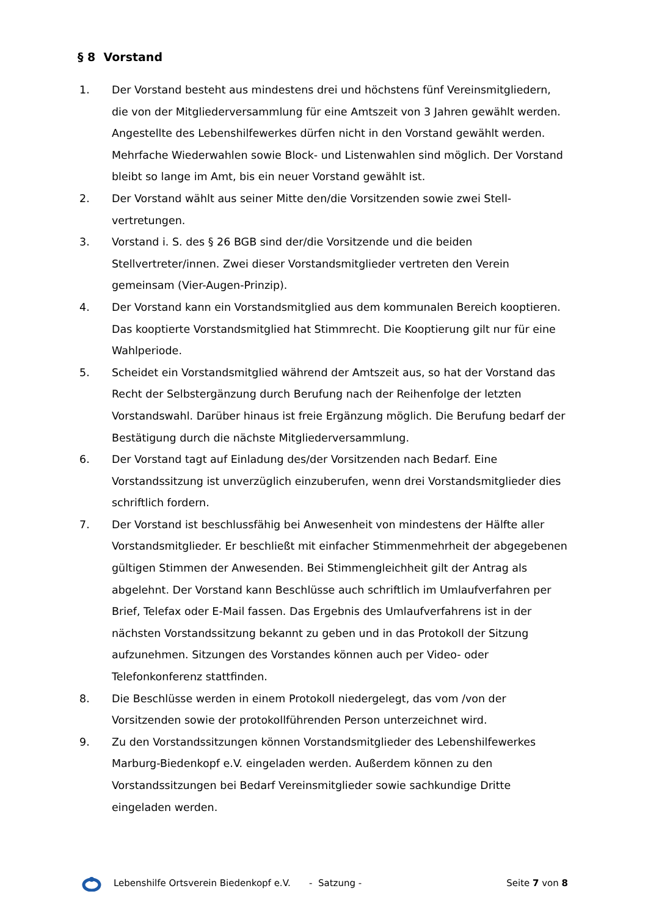§ 8 Vorstand
1. Der Vorstand besteht aus mindestens drei und höchstens fünf Vereinsmitgliedern, die von der Mitgliederversammlung für eine Amtszeit von 3 Jahren gewählt werden. Angestellte des Lebenshilfewerkes dürfen nicht in den Vorstand gewählt werden. Mehrfache Wiederwahlen sowie Block- und Listenwahlen sind möglich. Der Vorstand bleibt so lange im Amt, bis ein neuer Vorstand gewählt ist.
2. Der Vorstand wählt aus seiner Mitte den/die Vorsitzenden sowie zwei Stell-
vertretungen.
3. Vorstand i. S. des § 26 BGB sind der/die Vorsitzende und die beiden Stellvertreter/innen. Zwei dieser Vorstandsmitglieder vertreten den Verein gemeinsam (Vier-Augen-Prinzip).
4. Der Vorstand kann ein Vorstandsmitglied aus dem kommunalen Bereich kooptieren. Das kooptierte Vorstandsmitglied hat Stimmrecht. Die Kooptierung gilt nur für eine Wahlperiode.
5. Scheidet ein Vorstandsmitglied während der Amtszeit aus, so hat der Vorstand das Recht der Selbstergänzung durch Berufung nach der Reihenfolge der letzten Vorstandswahl. Darüber hinaus ist freie Ergänzung möglich. Die Berufung bedarf der Bestätigung durch die nächste Mitgliederversammlung.
6. Der Vorstand tagt auf Einladung des/der Vorsitzenden nach Bedarf. Eine Vorstandssitzung ist unverzüglich einzuberufen, wenn drei Vorstandsmitglieder dies schriftlich fordern.
7. Der Vorstand ist beschlussfähig bei Anwesenheit von mindestens der Hälfte aller Vorstandsmitglieder. Er beschließt mit einfacher Stimmenmehrheit der abgegebenen gültigen Stimmen der Anwesenden. Bei Stimmengleichheit gilt der Antrag als abgelehnt. Der Vorstand kann Beschlüsse auch schriftlich im Umlaufverfahren per Brief, Telefax oder E-Mail fassen. Das Ergebnis des Umlaufverfahrens ist in der nächsten Vorstandssitzung bekannt zu geben und in das Protokoll der Sitzung aufzunehmen. Sitzungen des Vorstandes können auch per Video- oder Telefonkonferenz stattfinden.
8. Die Beschlüsse werden in einem Protokoll niedergelegt, das vom /von der Vorsitzenden sowie der protokollführenden Person unterzeichnet wird.
9. Zu den Vorstandssitzungen können Vorstandsmitglieder des Lebenshilfewerkes Marburg-Biedenkopf e.V. eingeladen werden. Außerdem können zu den Vorstandssitzungen bei Bedarf Vereinsmitglieder sowie sachkundige Dritte eingeladen werden.
Lebenshilfe Ortsverein Biedenkopf e.V. - Satzung - Seite 7 von 8